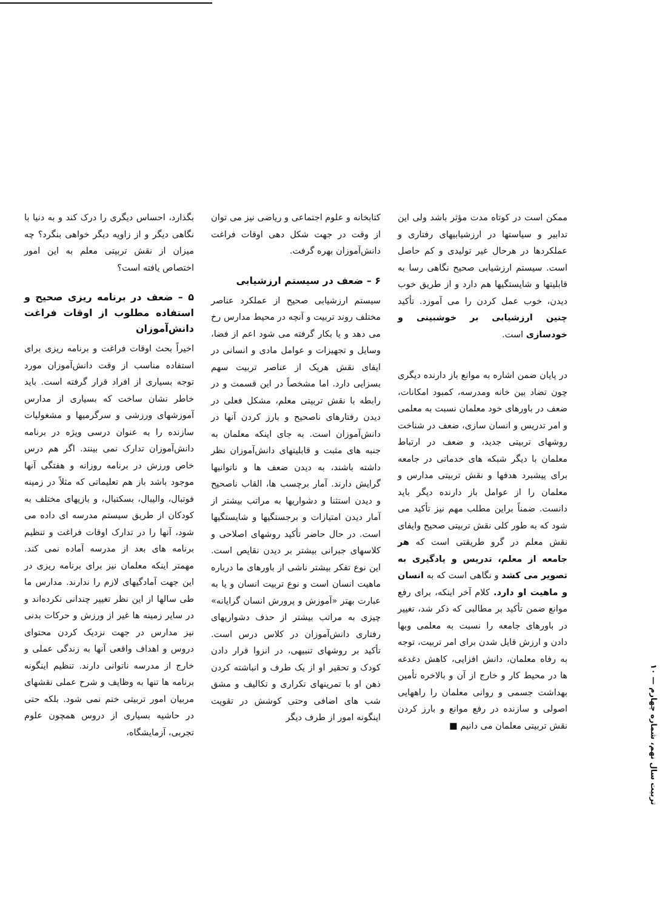بگذارد، احساس دیگری را درک کند و به دنیا با نگاهی دیگر و از زاویه دیگر خواهی بنگرد؟ چه میزان از نقش تربیتی معلم به این امور اختصاص یافته است؟
۵ – ضعف در برنامه ریزی صحیح و استفاده مطلوب از اوقات فراغت دانش‌آموزان
اخیراً بحث اوقات فراغت و برنامه ریزی برای استفاده مناسب از وقت دانش‌آموزان مورد توجه بسیاری از افراد قرار گرفته است. باید خاطر نشان ساخت که بسیاری از مدارس آموزشهای ورزشی و سرگرمیها و مشغولیات سازنده را به عنوان درسی ویژه در برنامه دانش‌آموزان تدارک نمی بینند. اگر هم درس خاص ورزش در برنامه روزانه و هفتگی آنها موجود باشد باز هم تعلیماتی که مثلاً در زمینه فوتبال، والیبال، بسکتبال، و بازیهای مختلف به کودکان از طریق سیستم مدرسه ای داده می شود، آنها را در تدارک اوقات فراغت و تنظیم برنامه های بعد از مدرسه آماده نمی کند. مهمتر اینکه معلمان نیز برای برنامه ریزی در این جهت آمادگیهای لازم را ندارند. مدارس ما طی سالها از این نظر تغییر چندانی نکرده‌اند و در سایر زمینه ها غیر از ورزش و حرکات بدنی نیز مدارس در جهت نزدیک کردن محتوای دروس و اهداف واقعی آنها به زندگی عملی و خارج از مدرسه ناتوانی دارند. تنظیم اینگونه برنامه ها تنها به وظایف و شرح عملی نقشهای مربیان امور تربیتی ختم نمی شود. بلکه حتی در حاشیه بسیاری از دروس همچون علوم تجربی، آزمایشگاه،
کتابخانه و علوم اجتماعی و ریاضی نیز می توان از وقت در جهت شکل دهی اوقات فراغت دانش‌آموزان بهره گرفت.
۶ – ضعف در سیستم ارزشیابی
سیستم ارزشیابی صحیح از عملکرد عناصر مختلف روند تربیت و آنچه در محیط مدارس رخ می دهد و یا بکار گرفته می شود اعم از فضا، وسایل و تجهیزات و عوامل مادی و انسانی در ایفای نقش هریک از عناصر تربیت سهم بسزایی دارد. اما مشخصاً در این قسمت و در رابطه با نقش تربیتی معلم، مشکل فعلی در دیدن رفتارهای ناصحیح و بارز کردن آنها در دانش‌آموزان است. به جای اینکه معلمان به جنبه های مثبت و قابلیتهای دانش‌آموزان نظر داشته باشند، به دیدن ضعف ها و ناتوانیها گرایش دارند. آمار برچسب ها، القاب ناصحیح و دیدن استثنا و دشواریها به مراتب بیشتر از آمار دیدن امتیازات و برجستگیها و شایستگیها است. در حال حاضر تأکید روشهای اصلاحی و کلاسهای جبرانی بیشتر بر دیدن نقایص است. این نوع تفکر بیشتر ناشی از باورهای ما درباره ماهیت انسان است و نوع تربیت انسان و یا به عبارت بهتر «آموزش و پرورش انسان گرایانه» چیزی به مراتب بیشتر از حذف دشواریهای رفتاری دانش‌آموزان در کلاس درس است. تأکید بر روشهای تنبیهی، در انزوا قرار دادن کودک و تحقیر او از یک طرف و انباشته کردن ذهن او با تمرینهای تکراری و تکالیف و مشق شب های اضافی وحتی کوشش در تقویت اینگونه امور از طرف دیگر
ممکن است در کوتاه مدت مؤثر باشد ولی این تدابیر و سیاستها در ارزشیابیهای رفتاری و عملکردها در هرحال غیر تولیدی و کم حاصل است. سیستم ارزشیابی صحیح نگاهی رسا به قابلیتها و شایستگیها هم دارد و از طریق خوب دیدن، خوب عمل کردن را می آموزد. تأکید چنین ارزشیابی بر خوشبینی و خودسازی است.
در پایان ضمن اشاره به موانع باز دارنده دیگری چون تضاد بین خانه ومدرسه، کمبود امکانات، ضعف در باورهای خود معلمان نسبت به معلمی و امر تدریس و انسان سازی، ضعف در شناخت روشهای تربیتی جدید، و ضعف در ارتباط معلمان با دیگر شبکه های خدماتی در جامعه برای پیشبرد هدفها و نقش تربیتی مدارس و معلمان را از عوامل باز دارنده دیگر باید دانست. ضمناً براین مطلب مهم نیز تأکید می شود که به طور کلی نقش تربیتی صحیح وایفای نقش معلم در گرو طریقتی است که هر جامعه از معلم، تدریس و یادگیری به تصویر می کشد و نگاهی است که به انسان و ماهیت او دارد. کلام آخر اینکه، برای رفع موانع ضمن تأکید بر مطالبی که ذکر شد، تغییر در باورهای جامعه را نسبت به معلمی وبها دادن و ارزش قایل شدن برای امر تربیت، توجه به رفاه معلمان، دانش افزایی، کاهش دغدغه ها در محیط کار و خارج از آن و بالاخره تأمین بهداشت جسمی و روانی معلمان را راههایی اصولی و سازنده در رفع موانع و بارز کردن نقش تربیتی معلمان می دانیم ■
تربیت سال نهم، شماره چهارم — ۱۰